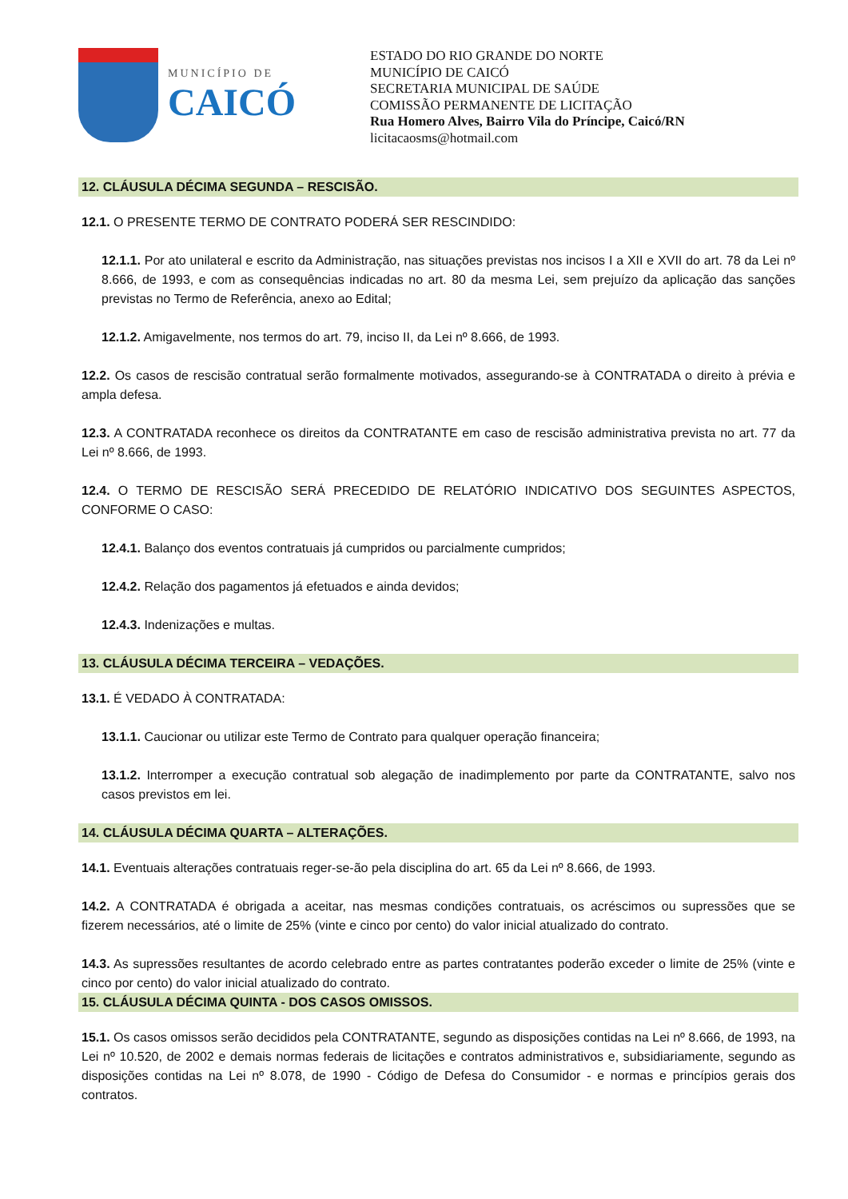MUNICÍPIO DE
CAICÓ
ESTADO DO RIO GRANDE DO NORTE
MUNICÍPIO DE CAICÓ
SECRETARIA MUNICIPAL DE SAÚDE
COMISSÃO PERMANENTE DE LICITAÇÃO
Rua Homero Alves, Bairro Vila do Príncipe, Caicó/RN
licitacaosms@hotmail.com
12. CLÁUSULA DÉCIMA SEGUNDA – RESCISÃO.
12.1. O PRESENTE TERMO DE CONTRATO PODERÁ SER RESCINDIDO:
12.1.1. Por ato unilateral e escrito da Administração, nas situações previstas nos incisos I a XII e XVII do art. 78 da Lei nº 8.666, de 1993, e com as consequências indicadas no art. 80 da mesma Lei, sem prejuízo da aplicação das sanções previstas no Termo de Referência, anexo ao Edital;
12.1.2. Amigavelmente, nos termos do art. 79, inciso II, da Lei nº 8.666, de 1993.
12.2. Os casos de rescisão contratual serão formalmente motivados, assegurando-se à CONTRATADA o direito à prévia e ampla defesa.
12.3. A CONTRATADA reconhece os direitos da CONTRATANTE em caso de rescisão administrativa prevista no art. 77 da Lei nº 8.666, de 1993.
12.4. O TERMO DE RESCISÃO SERÁ PRECEDIDO DE RELATÓRIO INDICATIVO DOS SEGUINTES ASPECTOS, CONFORME O CASO:
12.4.1. Balanço dos eventos contratuais já cumpridos ou parcialmente cumpridos;
12.4.2. Relação dos pagamentos já efetuados e ainda devidos;
12.4.3. Indenizações e multas.
13. CLÁUSULA DÉCIMA TERCEIRA – VEDAÇÕES.
13.1. É VEDADO À CONTRATADA:
13.1.1. Caucionar ou utilizar este Termo de Contrato para qualquer operação financeira;
13.1.2. Interromper a execução contratual sob alegação de inadimplemento por parte da CONTRATANTE, salvo nos casos previstos em lei.
14. CLÁUSULA DÉCIMA QUARTA – ALTERAÇÕES.
14.1. Eventuais alterações contratuais reger-se-ão pela disciplina do art. 65 da Lei nº 8.666, de 1993.
14.2. A CONTRATADA é obrigada a aceitar, nas mesmas condições contratuais, os acréscimos ou supressões que se fizerem necessários, até o limite de 25% (vinte e cinco por cento) do valor inicial atualizado do contrato.
14.3. As supressões resultantes de acordo celebrado entre as partes contratantes poderão exceder o limite de 25% (vinte e cinco por cento) do valor inicial atualizado do contrato.
15. CLÁUSULA DÉCIMA QUINTA - DOS CASOS OMISSOS.
15.1. Os casos omissos serão decididos pela CONTRATANTE, segundo as disposições contidas na Lei nº 8.666, de 1993, na Lei nº 10.520, de 2002 e demais normas federais de licitações e contratos administrativos e, subsidiariamente, segundo as disposições contidas na Lei nº 8.078, de 1990 - Código de Defesa do Consumidor - e normas e princípios gerais dos contratos.